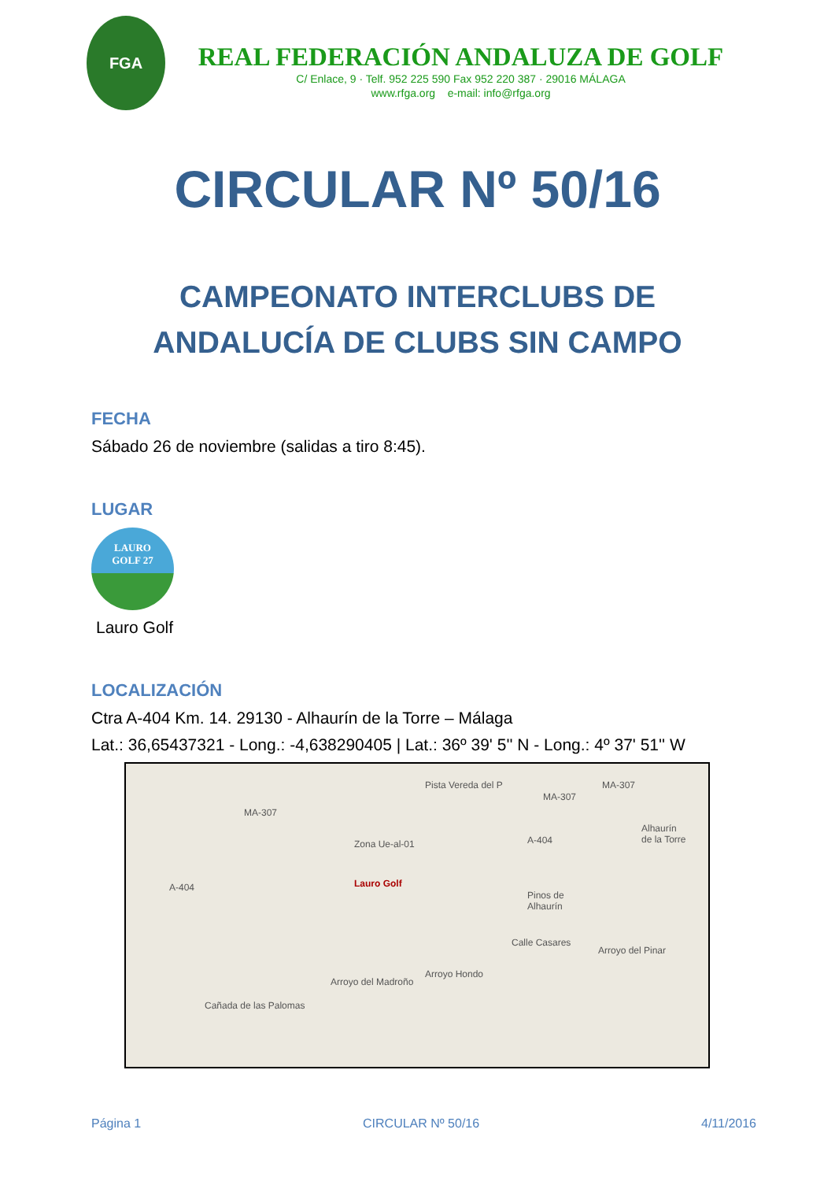FGA
REAL FEDERACIÓN ANDALUZA DE GOLF
C/ Enlace, 9 · Telf. 952 225 590 Fax 952 220 387 · 29016 MÁLAGA
www.rfga.org e-mail: info@rfga.org
CIRCULAR Nº 50/16
CAMPEONATO INTERCLUBS DE
ANDALUCÍA DE CLUBS SIN CAMPO
FECHA
Sábado 26 de noviembre (salidas a tiro 8:45).
LUGAR
LAURO
GOLF 27
Lauro Golf
LOCALIZACIÓN
Ctra A-404 Km. 14. 29130 - Alhaurín de la Torre – Málaga
Lat.: 36,65437321 - Long.: -4,638290405 | Lat.: 36º 39' 5'' N - Long.: 4º 37' 51'' W
MA-307
MA-307
MA-307
A-404
A-404 Zona Ue-al-01
Pista Vereda del P
Lauro Golf
Alhaurín
de la Torre
Pinos de
Alhaurín
Calle Casares
Arroyo del Madroño
Arroyo Hondo
Arroyo del Pinar
Cañada de las Palomas
Página 1 CIRCULAR Nº 50/16 4/11/2016